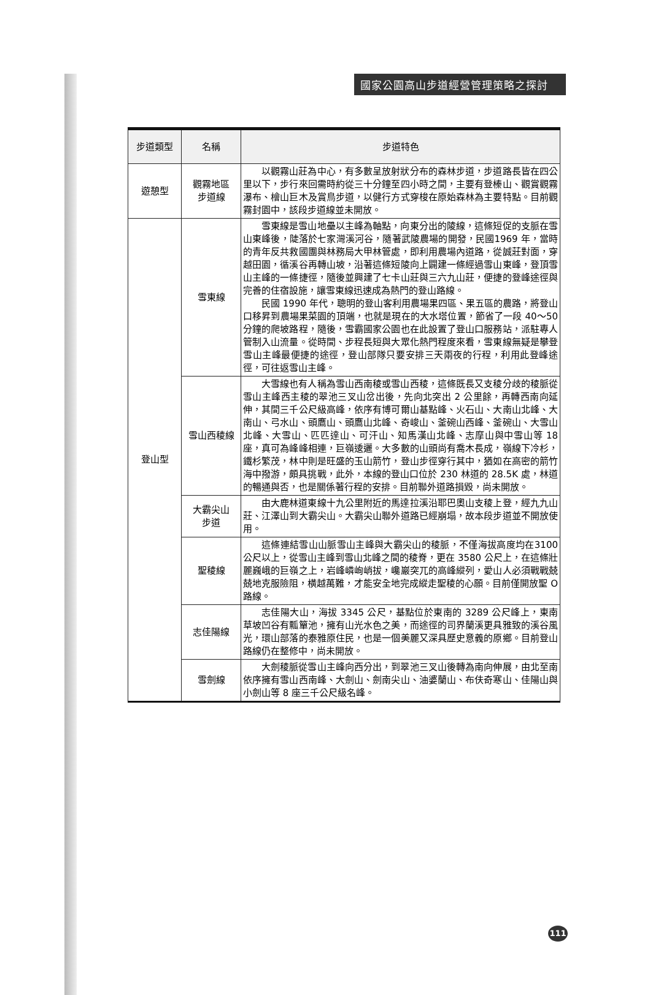國家公園高山步道經營管理策略之探討
| 步道類型 | 名稱 | 步道特色 |
| --- | --- | --- |
| 遊憩型 | 觀霧地區 步道線 | 以觀霧山莊為中心，有多數呈放射狀分布的森林步道，步道路長皆在四公里以下，步行來回需時約從三十分鐘至四小時之間，主要有登榛山、觀賞觀霧瀑布、檜山巨木及賞鳥步道，以健行方式穿梭在原始森林為主要特點。目前觀霧封園中，該段步道線並未開放。 |
| 登山型 | 雪東線 | 雪東線是雪山地壘以主峰為軸點，向東分出的陵線，這條短促的支脈在雪山東峰後，陡落於七家灣溪河谷，隨著武陵農場的開發，民國1969 年，當時的青年反共救國團與林務局大甲林管處，即利用農場內道路，從誠莊對面，穿越田園，循溪谷再轉山坡，沿著這條短陵向上闢建一條經過雪山東峰，登頂雪山主峰的一條捷徑，隨後並興建了七卡山莊與三六九山莊，便捷的登峰途徑與完善的住宿設施，讓雪東線迅速成為熱門的登山路線。 民國 1990 年代，聰明的登山客利用農場果四區、果五區的農路，將登山口移昇到農場果菜園的頂端，也就是現在的大水塔位置，節省了一段 40～50 分鐘的爬坡路程，隨後，雪霸國家公園也在此設置了登山口服務站，派駐專人管制入山流量。從時間、步程長短與大眾化熱門程度來看，雪東線無疑是攀登雪山主峰最便捷的途徑，登山部隊只要安排三天兩夜的行程，利用此登峰途徑，可往返雪山主峰。 |
| | 雪山西稜線 | 大雪線也有人稱為雪山西南稜或雪山西稜，這條既長又支稜分歧的稜脈從雪山主峰西主稜的翠池三叉山岔出後，先向北突出 2 公里餘，再轉西南向延伸，其間三千公尺級高峰，依序有博可爾山基點峰、火石山、大南山北峰、大南山、弓水山、頭鷹山、頭鷹山北峰、奇峻山、釜碗山西峰、釜碗山、大雪山北峰、大雪山、匹匹達山、可汗山、知馬漢山北峰、志摩山與中雪山等 18 座，真可為峰峰相連，巨嶺逶邐。大多數的山頭尚有喬木長成，嶺線下冷杉，鐵杉繁茂，林中則是旺盛的玉山箭竹，登山步徑穿行其中，猶如在高密的箭竹海中撥游，頗具挑戰，此外，本線的登山口位於 230 林道的 28.5K 處，林道的暢通與否，也是關係著行程的安排。目前聯外道路損毀，尚未開放。 |
| | 大霸尖山 步道 | 由大鹿林道東線十九公里附近的馬達拉溪沿耶巴奧山支稜上登，經九九山莊、江澤山到大霸尖山。大霸尖山聯外道路已經崩塌，故本段步道並不開放使用。 |
| | 聖稜線 | 這條連結雪山山脈雪山主峰與大霸尖山的稜脈，不僅海拔高度均在3100 公尺以上，從雪山主峰到雪山北峰之間的稜脊，更在 3580 公尺上，在這條壯麗巍峨的巨嶺之上，岩峰嶙峋峭拔，巉巖突兀的高峰縱列，愛山人必須戰戰兢兢地克服險阻，橫越萬難，才能安全地完成縱走聖稜的心願。目前僅開放聖 O 路線。 |
| | 志佳陽線 | 志佳陽大山，海拔 3345 公尺，基點位於東南的 3289 公尺峰上，東南草坡凹谷有瓢簞池，擁有山光水色之美，而途徑的司界蘭溪更具雅致的溪谷風光，環山部落的泰雅原住民，也是一個美麗又深具歷史意義的原鄉。目前登山路線仍在整修中，尚未開放。 |
| | 雪劍線 | 大劍稜脈從雪山主峰向西分出，到翠池三叉山後轉為南向伸展，由北至南依序擁有雪山西南峰、大劍山、劍南尖山、油婆蘭山、布伕奇寒山、佳陽山與小劍山等 8 座三千公尺級名峰。 |
111